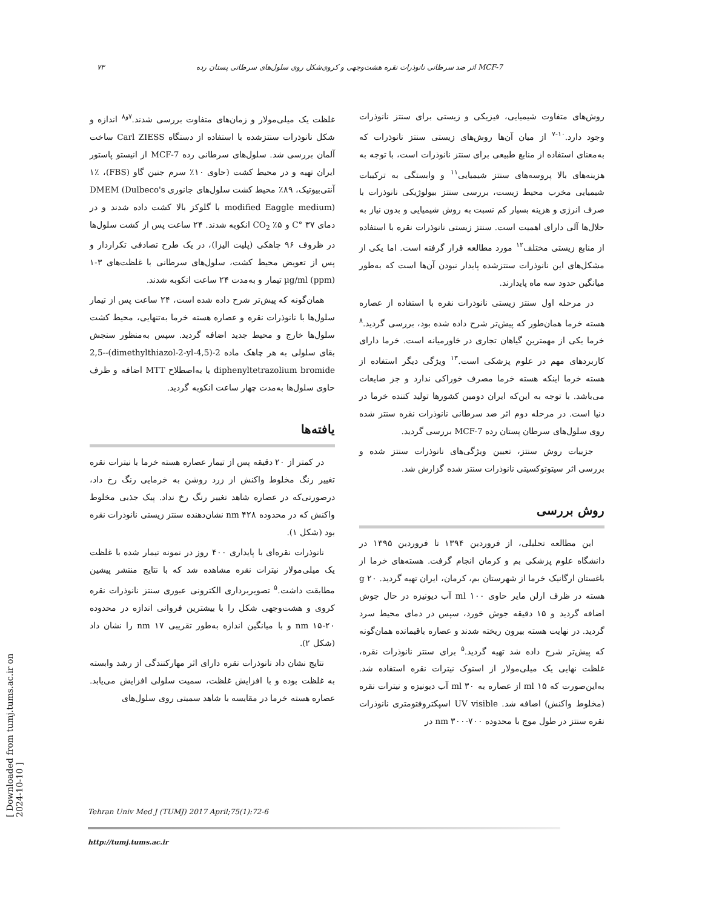۷۳ اثر ضد سرطانی نانوذرات نقره هشت‌وجهی و کروی‌شکل روی سلول‌های سرطانی پستان رده MCF-7
روش‌های متفاوت شیمیایی، فیزیکی و زیستی برای سنتز نانوذرات وجود دارد.<sup>۱۰-۷</sup> از میان آن‌ها روش‌های زیستی سنتز نانوذرات که به‌معنای استفاده از منابع طبیعی برای سنتز نانوذرات است، با توجه به هزینه‌های بالا پروسه‌های سنتز شیمیایی<sup>۱۱</sup> و وابستگی به ترکیبات شیمیایی مخرب محیط زیست، بررسی سنتز بیولوژیکی نانوذرات با صرف انرژی و هزینه بسیار کم نسبت به روش شیمیایی و بدون نیاز به حلال‌ها آلی دارای اهمیت است. سنتز زیستی نانوذرات نقره با استفاده از منابع زیستی مختلف<sup>۱۲</sup> مورد مطالعه قرار گرفته است. اما یکی از مشکل‌های این نانوذرات سنتزشده پایدار نبودن آن‌ها است که به‌طور میانگین حدود سه ماه پایدارند.
در مرحله اول سنتز زیستی نانوذرات نقره با استفاده از عصاره هسته خرما همان‌طور که پیش‌تر شرح داده شده بود، بررسی گردید.<sup>۸</sup> خرما یکی از مهمترین گیاهان تجاری در خاورمیانه است. خرما دارای کاربردهای مهم در علوم پزشکی است.<sup>۱۳</sup> ویژگی دیگر استفاده از هسته خرما اینکه هسته خرما مصرف خوراکی ندارد و جز ضایعات می‌باشد. با توجه به این‌که ایران دومین کشورها تولید کننده خرما در دنیا است. در مرحله دوم اثر ضد سرطانی نانوذرات نقره سنتز شده روی سلول‌های سرطان پستان رده MCF-7 بررسی گردید.
جزییات روش سنتز، تعیین ویژگی‌های نانوذرات سنتز شده و بررسی اثر سیتوتوکسیتی نانوذرات سنتز شده گزارش شد.
روش بررسی
این مطالعه تحلیلی، از فروردین ۱۳۹۴ تا فروردین ۱۳۹۵ در دانشگاه علوم پزشکی بم و کرمان انجام گرفت. هسته‌های خرما از باغستان ارگانیک خرما از شهرستان بم، کرمان، ایران تهیه گردید. ۲۰ g هسته در ظرف ارلن مایر حاوی ۱۰۰ ml آب دیونیزه در حال جوش اضافه گردید و ۱۵ دقیقه جوش خورد، سپس در دمای محیط سرد گردید. در نهایت هسته بیرون ریخته شدند و عصاره باقیمانده همان‌گونه که پیش‌تر شرح داده شد تهیه گردید.<sup>۵</sup> برای سنتز نانوذرات نقره، غلظت نهایی یک میلی‌مولار از استوک نیترات نقره استفاده شد. به‌این‌صورت که ۱۵ ml از عصاره به ۳۰ ml آب دیونیزه و نیترات نقره (مخلوط واکنش) اضافه شد. UV visible اسپکتروفتومتری نانوذرات نقره سنتز در طول موج با محدوده ۷۰۰-۳۰۰ nm در
غلظت یک میلی‌مولار و زمان‌های متفاوت بررسی شدند.<sup>۷و۸</sup> اندازه و شکل نانوذرات سنتزشده با استفاده از دستگاه Carl ZIESS ساخت آلمان بررسی شد. سلول‌های سرطانی رده MCF-7 از انیستو پاستور ایران تهیه و در محیط کشت (حاوی ۱۰٪ سرم جنین گاو (FBS)، ۱٪ آنتی‌بیوتیک، ۸۹٪ محیط کشت سلول‌های جانوری DMEM (Dulbeco's modified Eaggle medium) با گلوکز بالا کشت داده شدند و در دمای ۳۷ °C و ۵٪ CO<sub>2</sub> انکوبه شدند. ۲۴ ساعت پس از کشت سلول‌ها در ظروف ۹۶ چاهکی (پلیت الیزا)، در یک طرح تصادفی تکراردار و پس از تعویض محیط کشت، سلول‌های سرطانی با غلظت‌های ۳-۱ µg/ml (ppm) تیمار و به‌مدت ۲۴ ساعت انکوبه شدند.
همان‌گونه که پیش‌تر شرح داده شده است، ۲۴ ساعت پس از تیمار سلول‌ها با نانوذرات نقره و عصاره هسته خرما به‌تنهایی، محیط کشت سلول‌ها خارج و محیط جدید اضافه گردید. سپس به‌منظور سنجش بقای سلولی به هر چاهک ماده 2-(4,5-dimethylthiazol-2-yl)-2,5-diphenyltetrazolium bromide یا به‌اصطلاح MTT اضافه و ظرف حاوی سلول‌ها به‌مدت چهار ساعت انکوبه گردید.
یافته‌ها
در کمتر از ۲۰ دقیقه پس از تیمار عصاره هسته خرما با نیترات نقره تغییر رنگ مخلوط واکنش از زرد روشن به خرمایی رنگ رخ داد، درصورتی‌که در عصاره شاهد تغییر رنگ رخ نداد. پیک جذبی مخلوط واکنش که در محدوده ۴۲۸ nm نشان‌دهنده سنتز زیستی نانوذرات نقره بود (شکل ۱).
نانوذرات نقره‌ای با پایداری ۴۰۰ روز در نمونه تیمار شده با غلظت یک میلی‌مولار نیترات نقره مشاهده شد که با نتایج منتشر پیشین مطابقت داشت.<sup>۵</sup> تصویربرداری الکترونی عبوری سنتز نانوذرات نقره کروی و هشت‌وجهی شکل را با بیشترین فروانی اندازه در محدوده ۲۰-۱۵ nm و با میانگین اندازه به‌طور تقریبی ۱۷ nm را نشان داد (شکل ۲).
نتایج نشان داد نانوذرات نقره دارای اثر مهارکنندگی از رشد وابسته به غلظت بوده و با افزایش غلظت، سمیت سلولی افزایش می‌یابد. عصاره هسته خرما در مقایسه با شاهد سمیتی روی سلول‌های
Tehran Univ Med J (TUMJ) 2017 April;75(1):72-6
http://tumj.tums.ac.ir
[ Downloaded from tumj.tums.ac.ir on 2024-10-10 ]